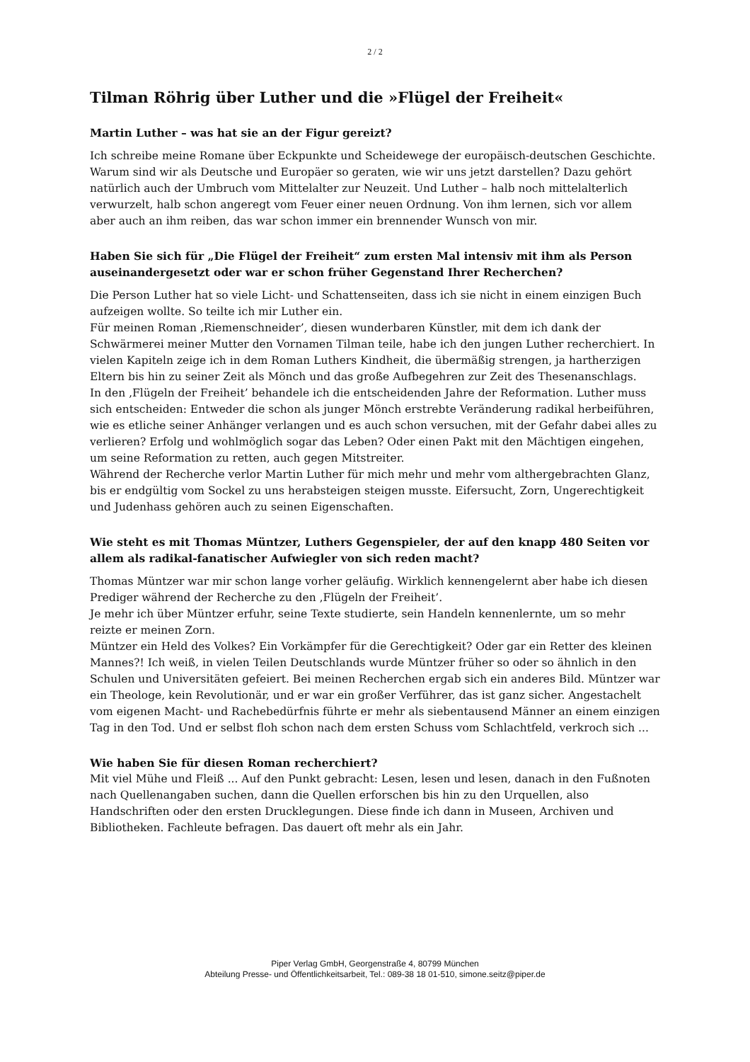2 / 2
Tilman Röhrig über Luther und die »Flügel der Freiheit«
Martin Luther – was hat sie an der Figur gereizt?
Ich schreibe meine Romane über Eckpunkte und Scheidewege der europäisch-deutschen Geschichte. Warum sind wir als Deutsche und Europäer so geraten, wie wir uns jetzt darstellen? Dazu gehört natürlich auch der Umbruch vom Mittelalter zur Neuzeit. Und Luther – halb noch mittelalterlich verwurzelt, halb schon angeregt vom Feuer einer neuen Ordnung. Von ihm lernen, sich vor allem aber auch an ihm reiben, das war schon immer ein brennender Wunsch von mir.
Haben Sie sich für „Die Flügel der Freiheit“ zum ersten Mal intensiv mit ihm als Person auseinandergesetzt oder war er schon früher Gegenstand Ihrer Recherchen?
Die Person Luther hat so viele Licht- und Schattenseiten, dass ich sie nicht in einem einzigen Buch aufzeigen wollte. So teilte ich mir Luther ein.
Für meinen Roman ‚Riemenschneider’, diesen wunderbaren Künstler, mit dem ich dank der Schwärmerei meiner Mutter den Vornamen Tilman teile, habe ich den jungen Luther recherchiert. In vielen Kapiteln zeige ich in dem Roman Luthers Kindheit, die übermäßig strengen, ja hartherzigen Eltern bis hin zu seiner Zeit als Mönch und das große Aufbegehren zur Zeit des Thesenanschlags.
In den ‚Flügeln der Freiheit’ behandele ich die entscheidenden Jahre der Reformation. Luther muss sich entscheiden: Entweder die schon als junger Mönch erstrebte Veränderung radikal herbeiführen, wie es etliche seiner Anhänger verlangen und es auch schon versuchen, mit der Gefahr dabei alles zu verlieren? Erfolg und wohlmöglich sogar das Leben? Oder einen Pakt mit den Mächtigen eingehen, um seine Reformation zu retten, auch gegen Mitstreiter.
Während der Recherche verlor Martin Luther für mich mehr und mehr vom althergebrachten Glanz, bis er endgültig vom Sockel zu uns herabsteigen steigen musste. Eifersucht, Zorn, Ungerechtigkeit und Judenhass gehören auch zu seinen Eigenschaften.
Wie steht es mit Thomas Müntzer, Luthers Gegenspieler, der auf den knapp 480 Seiten vor allem als radikal-fanatischer Aufwiegler von sich reden macht?
Thomas Müntzer war mir schon lange vorher geläufig. Wirklich kennengelernt aber habe ich diesen Prediger während der Recherche zu den ‚Flügeln der Freiheit’.
Je mehr ich über Müntzer erfuhr, seine Texte studierte, sein Handeln kennenlernte, um so mehr reizte er meinen Zorn.
Müntzer ein Held des Volkes? Ein Vorkämpfer für die Gerechtigkeit? Oder gar ein Retter des kleinen Mannes?! Ich weiß, in vielen Teilen Deutschlands wurde Müntzer früher so oder so ähnlich in den Schulen und Universitäten gefeiert. Bei meinen Recherchen ergab sich ein anderes Bild. Müntzer war ein Theologe, kein Revolutionär, und er war ein großer Verführer, das ist ganz sicher. Angestachelt vom eigenen Macht- und Rachebedürfnis führte er mehr als siebentausend Männer an einem einzigen Tag in den Tod. Und er selbst floh schon nach dem ersten Schuss vom Schlachtfeld, verkroch sich ...
Wie haben Sie für diesen Roman recherchiert?
Mit viel Mühe und Fleiß ... Auf den Punkt gebracht: Lesen, lesen und lesen, danach in den Fußnoten nach Quellenangaben suchen, dann die Quellen erforschen bis hin zu den Urquellen, also Handschriften oder den ersten Drucklegungen. Diese finde ich dann in Museen, Archiven und Bibliotheken. Fachleute befragen. Das dauert oft mehr als ein Jahr.
Piper Verlag GmbH, Georgenstraße 4, 80799 München
Abteilung Presse- und Öffentlichkeitsarbeit, Tel.: 089-38 18 01-510, simone.seitz@piper.de